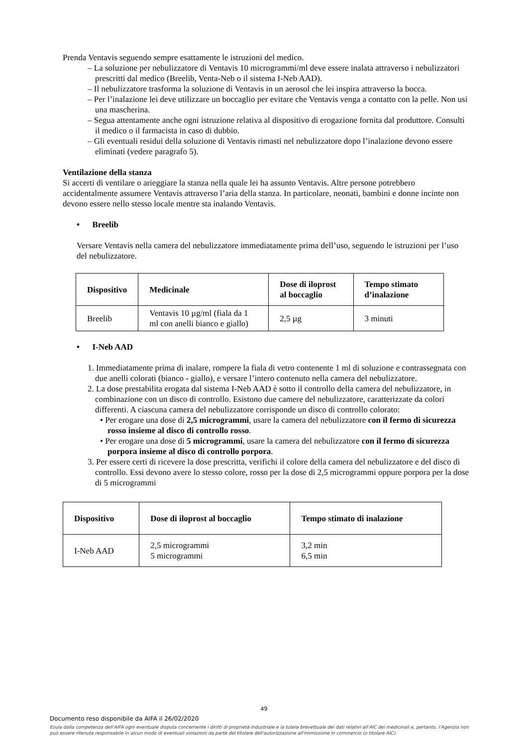Prenda Ventavis seguendo sempre esattamente le istruzioni del medico.
– La soluzione per nebulizzatore di Ventavis 10 microgrammi/ml deve essere inalata attraverso i nebulizzatori prescritti dal medico (Breelib, Venta-Neb o il sistema I-Neb AAD).
– Il nebulizzatore trasforma la soluzione di Ventavis in un aerosol che lei inspira attraverso la bocca.
– Per l’inalazione lei deve utilizzare un boccaglio per evitare che Ventavis venga a contatto con la pelle. Non usi una mascherina.
– Segua attentamente anche ogni istruzione relativa al dispositivo di erogazione fornita dal produttore. Consulti il medico o il farmacista in caso di dubbio.
– Gli eventuali residui della soluzione di Ventavis rimasti nel nebulizzatore dopo l’inalazione devono essere eliminati (vedere paragrafo 5).
Ventilazione della stanza
Si accerti di ventilare o arieggiare la stanza nella quale lei ha assunto Ventavis. Altre persone potrebbero accidentalmente assumere Ventavis attraverso l’aria della stanza. In particolare, neonati, bambini e donne incinte non devono essere nello stesso locale mentre sta inalando Ventavis.
• Breelib
Versare Ventavis nella camera del nebulizzatore immediatamente prima dell’uso, seguendo le istruzioni per l’uso del nebulizzatore.
| Dispositivo | Medicinale | Dose di iloprost al boccaglio | Tempo stimato d’inalazione |
| --- | --- | --- | --- |
| Breelib | Ventavis 10 µg/ml (fiala da 1 ml con anelli bianco e giallo) | 2,5 µg | 3 minuti |
• I-Neb AAD
1. Immediatamente prima di inalare, rompere la fiala di vetro contenente 1 ml di soluzione e contrassegnata con due anelli colorati (bianco - giallo), e versare l’intero contenuto nella camera del nebulizzatore.
2. La dose prestabilita erogata dal sistema I-Neb AAD è sotto il controllo della camera del nebulizzatore, in combinazione con un disco di controllo. Esistono due camere del nebulizzatore, caratterizzate da colori differenti. A ciascuna camera del nebulizzatore corrisponde un disco di controllo colorato:
• Per erogare una dose di 2,5 microgrammi, usare la camera del nebulizzatore con il fermo di sicurezza rosso insieme al disco di controllo rosso.
• Per erogare una dose di 5 microgrammi, usare la camera del nebulizzatore con il fermo di sicurezza porpora insieme al disco di controllo porpora.
3. Per essere certi di ricevere la dose prescritta, verifichi il colore della camera del nebulizzatore e del disco di controllo. Essi devono avere lo stesso colore, rosso per la dose di 2,5 microgrammi oppure porpora per la dose di 5 microgrammi
| Dispositivo | Dose di iloprost al boccaglio | Tempo stimato di inalazione |
| --- | --- | --- |
| I-Neb AAD | 2,5 microgrammi 5 microgrammi | 3,2 min 6,5 min |
49
Documento reso disponibile da AIFA il 26/02/2020
Esula dalla competenza dell’AIFA ogni eventuale disputa concernente i diritti di proprietà industriale e la tutela brevettuale dei dati relativi all’AIC dei medicinali e, pertanto, l’Agenzia non può essere ritenuta responsabile in alcun modo di eventuali violazioni da parte del titolare dell'autorizzazione all'immissione in commercio (o titolare AIC).